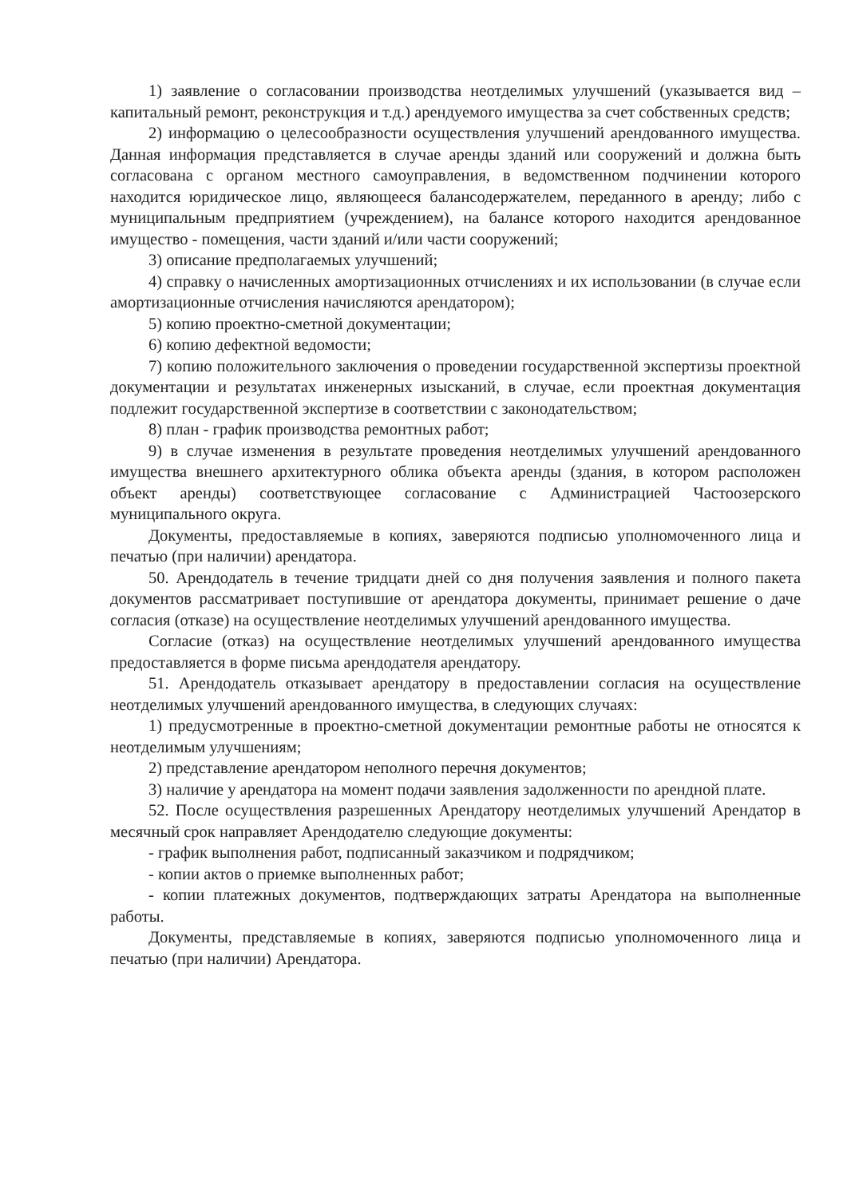1) заявление о согласовании производства неотделимых улучшений (указывается вид – капитальный ремонт, реконструкция и т.д.) арендуемого имущества за счет собственных средств;
2) информацию о целесообразности осуществления улучшений арендованного имущества. Данная информация представляется в случае аренды зданий или сооружений и должна быть согласована с органом местного самоуправления, в ведомственном подчинении которого находится юридическое лицо, являющееся балансодержателем, переданного в аренду; либо с муниципальным предприятием (учреждением), на балансе которого находится арендованное имущество - помещения, части зданий и/или части сооружений;
3) описание предполагаемых улучшений;
4) справку о начисленных амортизационных отчислениях и их использовании (в случае если амортизационные отчисления начисляются арендатором);
5) копию проектно-сметной документации;
6) копию дефектной ведомости;
7) копию положительного заключения о проведении государственной экспертизы проектной документации и результатах инженерных изысканий, в случае, если проектная документация подлежит государственной экспертизе в соответствии с законодательством;
8) план - график производства ремонтных работ;
9) в случае изменения в результате проведения неотделимых улучшений арендованного имущества внешнего архитектурного облика объекта аренды (здания, в котором расположен объект аренды) соответствующее согласование с Администрацией Частоозерского муниципального округа.
Документы, предоставляемые в копиях, заверяются подписью уполномоченного лица и печатью (при наличии) арендатора.
50. Арендодатель в течение тридцати дней со дня получения заявления и полного пакета документов рассматривает поступившие от арендатора документы, принимает решение о даче согласия (отказе) на осуществление неотделимых улучшений арендованного имущества.
Согласие (отказ) на осуществление неотделимых улучшений арендованного имущества предоставляется в форме письма арендодателя арендатору.
51. Арендодатель отказывает арендатору в предоставлении согласия на осуществление неотделимых улучшений арендованного имущества, в следующих случаях:
1) предусмотренные в проектно-сметной документации ремонтные работы не относятся к неотделимым улучшениям;
2) представление арендатором неполного перечня документов;
3) наличие у арендатора на момент подачи заявления задолженности по арендной плате.
52. После осуществления разрешенных Арендатору неотделимых улучшений Арендатор в месячный срок направляет Арендодателю следующие документы:
- график выполнения работ, подписанный заказчиком и подрядчиком;
- копии актов о приемке выполненных работ;
- копии платежных документов, подтверждающих затраты Арендатора на выполненные работы.
Документы, представляемые в копиях, заверяются подписью уполномоченного лица и печатью (при наличии) Арендатора.